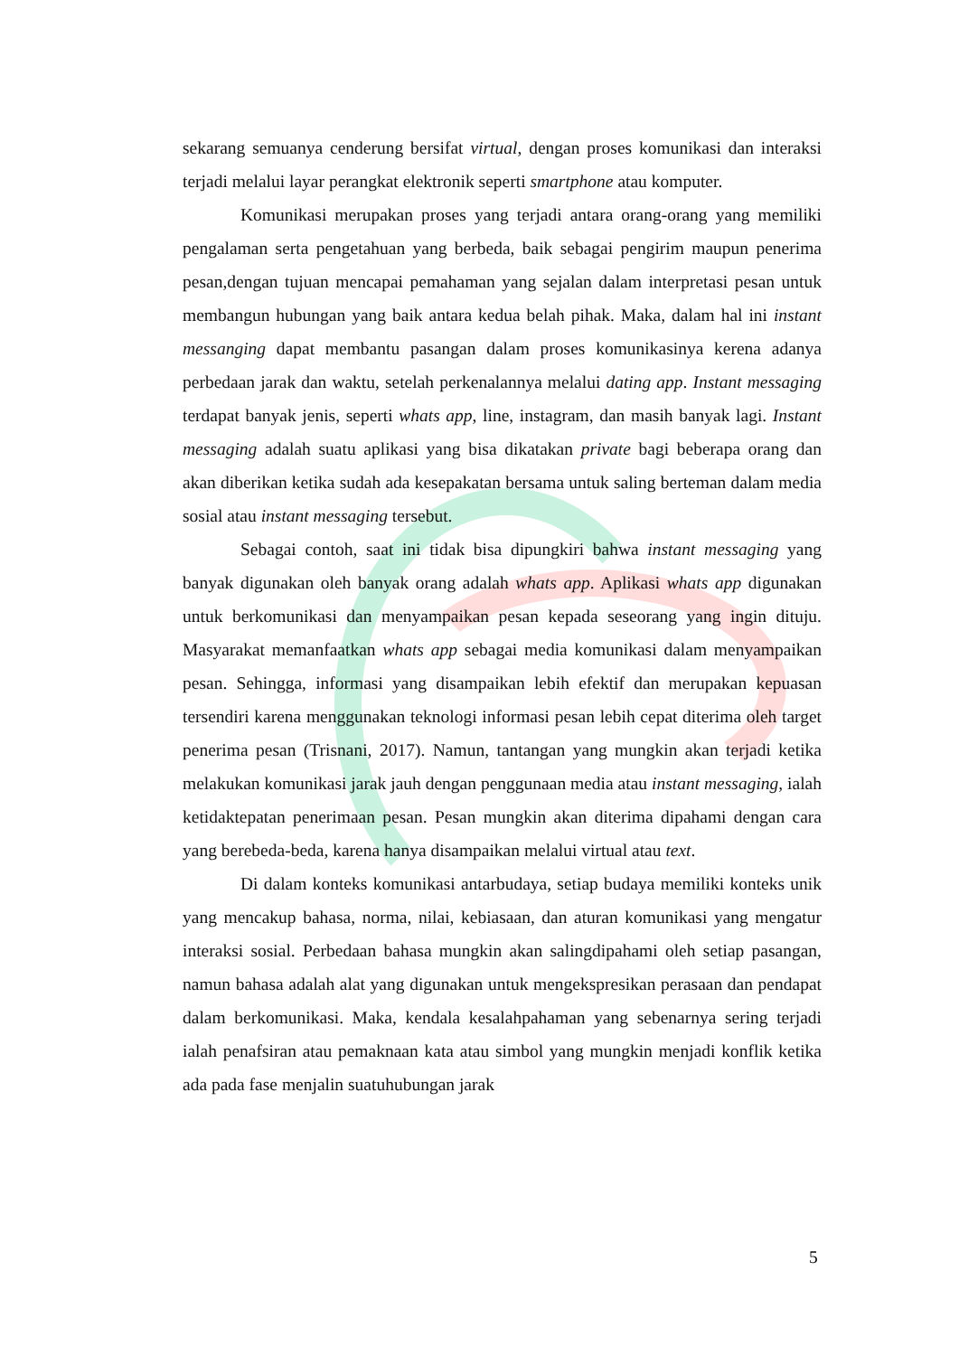sekarang semuanya cenderung bersifat virtual, dengan proses komunikasi dan interaksi terjadi melalui layar perangkat elektronik seperti smartphone atau komputer.
Komunikasi merupakan proses yang terjadi antara orang-orang yang memiliki pengalaman serta pengetahuan yang berbeda, baik sebagai pengirim maupun penerima pesan,dengan tujuan mencapai pemahaman yang sejalan dalam interpretasi pesan untuk membangun hubungan yang baik antara kedua belah pihak. Maka, dalam hal ini instant messanging dapat membantu pasangan dalam proses komunikasinya kerena adanya perbedaan jarak dan waktu, setelah perkenalannya melalui dating app. Instant messaging terdapat banyak jenis, seperti whats app, line, instagram, dan masih banyak lagi. Instant messaging adalah suatu aplikasi yang bisa dikatakan private bagi beberapa orang dan akan diberikan ketika sudah ada kesepakatan bersama untuk saling berteman dalam media sosial atau instant messaging tersebut.
Sebagai contoh, saat ini tidak bisa dipungkiri bahwa instant messaging yang banyak digunakan oleh banyak orang adalah whats app. Aplikasi whats app digunakan untuk berkomunikasi dan menyampaikan pesan kepada seseorang yang ingin dituju. Masyarakat memanfaatkan whats app sebagai media komunikasi dalam menyampaikan pesan. Sehingga, informasi yang disampaikan lebih efektif dan merupakan kepuasan tersendiri karena menggunakan teknologi informasi pesan lebih cepat diterima oleh target penerima pesan (Trisnani, 2017). Namun, tantangan yang mungkin akan terjadi ketika melakukan komunikasi jarak jauh dengan penggunaan media atau instant messaging, ialah ketidaktepatan penerimaan pesan. Pesan mungkin akan diterima dipahami dengan cara yang berebeda-beda, karena hanya disampaikan melalui virtual atau text.
Di dalam konteks komunikasi antarbudaya, setiap budaya memiliki konteks unik yang mencakup bahasa, norma, nilai, kebiasaan, dan aturan komunikasi yang mengatur interaksi sosial. Perbedaan bahasa mungkin akan salingdipahami oleh setiap pasangan, namun bahasa adalah alat yang digunakan untuk mengekspresikan perasaan dan pendapat dalam berkomunikasi. Maka, kendala kesalahpahaman yang sebenarnya sering terjadi ialah penafsiran atau pemaknaan kata atau simbol yang mungkin menjadi konflik ketika ada pada fase menjalin suatuhubungan jarak
5